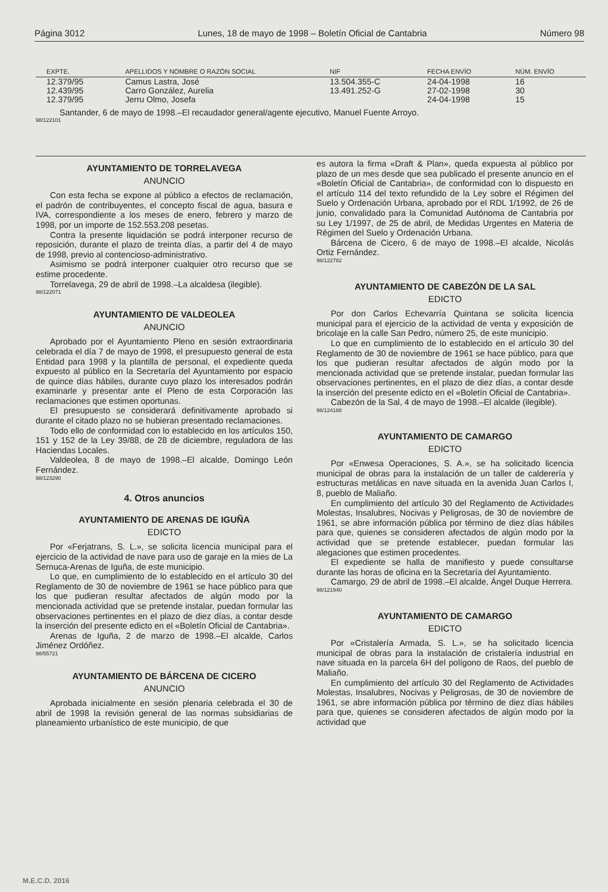Página 3012 Lunes, 18 de mayo de 1998 – Boletín Oficial de Cantabria Número 98
| EXPTE. | APELLIDOS Y NOMBRE O RAZÓN SOCIAL | NIF | FECHA ENVÍO | NÚM. ENVÍO |
| --- | --- | --- | --- | --- |
| 12.379/95 | Camus Lastra, José | 13.504.355-C | 24-04-1998 | 16 |
| 12.439/95 | Carro González, Aurelia | 13.491.252-G | 27-02-1998 | 30 |
| 12.379/95 | Jerru Olmo, Josefa | | 24-04-1998 | 15 |
Santander, 6 de mayo de 1998.–El recaudador general/agente ejecutivo, Manuel Fuente Arroyo.
98/122101
AYUNTAMIENTO DE TORRELAVEGA
ANUNCIO
Con esta fecha se expone al público a efectos de reclamación, el padrón de contribuyentes, el concepto fiscal de agua, basura e IVA, correspondiente a los meses de enero, febrero y marzo de 1998, por un importe de 152.553.208 pesetas.
Contra la presente liquidación se podrá interponer recurso de reposición, durante el plazo de treinta días, a partir del 4 de mayo de 1998, previo al contencioso-administrativo.
Asimismo se podrá interponer cualquier otro recurso que se estime procedente.
Torrelavega, 29 de abril de 1998.–La alcaldesa (ilegible).
98/122071
AYUNTAMIENTO DE VALDEOLEA
ANUNCIO
Aprobado por el Ayuntamiento Pleno en sesión extraordinaria celebrada el día 7 de mayo de 1998, el presupuesto general de esta Entidad para 1998 y la plantilla de personal, el expediente queda expuesto al público en la Secretaría del Ayuntamiento por espacio de quince días hábiles, durante cuyo plazo los interesados podrán examinarle y presentar ante el Pleno de esta Corporación las reclamaciones que estimen oportunas.
El presupuesto se considerará definitivamente aprobado si durante el citado plazo no se hubieran presentado reclamaciones.
Todo ello de conformidad con lo establecido en los artículos 150, 151 y 152 de la Ley 39/88, de 28 de diciembre, reguladora de las Haciendas Locales.
Valdeolea, 8 de mayo de 1998.–El alcalde, Domingo León Fernández.
98/123290
4. Otros anuncios
AYUNTAMIENTO DE ARENAS DE IGUÑA
EDICTO
Por «Ferjatrans, S. L.», se solicita licencia municipal para el ejercicio de la actividad de nave para uso de garaje en la mies de La Sernuca-Arenas de Iguña, de este municipio.
Lo que, en cumplimiento de lo establecido en el artículo 30 del Reglamento de 30 de noviembre de 1961 se hace público para que los que pudieran resultar afectados de algún modo por la mencionada actividad que se pretende instalar, puedan formular las observaciones pertinentes en el plazo de diez días, a contar desde la inserción del presente edicto en el «Boletín Oficial de Cantabria».
Arenas de Iguña, 2 de marzo de 1998.–El alcalde, Carlos Jiménez Ordóñez.
98/55721
AYUNTAMIENTO DE BÁRCENA DE CICERO
ANUNCIO
Aprobada inicialmente en sesión plenaria celebrada el 30 de abril de 1998 la revisión general de las normas subsidiarias de planeamiento urbanístico de este municipio, de que
es autora la firma «Draft & Plan», queda expuesta al público por plazo de un mes desde que sea publicado el presente anuncio en el «Boletín Oficial de Cantabria», de conformidad con lo dispuesto en el artículo 114 del texto refundido de la Ley sobre el Régimen del Suelo y Ordenación Urbana, aprobado por el RDL 1/1992, de 26 de junio, convalidado para la Comunidad Autónoma de Cantabria por su Ley 1/1997, de 25 de abril, de Medidas Urgentes en Materia de Régimen del Suelo y Ordenación Urbana.
Bárcena de Cicero, 6 de mayo de 1998.–El alcalde, Nicolás Ortiz Fernández.
98/122782
AYUNTAMIENTO DE CABEZÓN DE LA SAL
EDICTO
Por don Carlos Echevarría Quintana se solicita licencia municipal para el ejercicio de la actividad de venta y exposición de bricolaje en la calle San Pedro, número 25, de este municipio.
Lo que en cumplimiento de lo establecido en el artículo 30 del Reglamento de 30 de noviembre de 1961 se hace público, para que los que pudieran resultar afectados de algún modo por la mencionada actividad que se pretende instalar, puedan formular las observaciones pertinentes, en el plazo de diez días, a contar desde la inserción del presente edicto en el «Boletín Oficial de Cantabria».
Cabezón de la Sal, 4 de mayo de 1998.–El alcalde (ilegible).
98/124188
AYUNTAMIENTO DE CAMARGO
EDICTO
Por «Enwesa Operaciones, S. A.», se ha solicitado licencia municipal de obras para la instalación de un taller de calderería y estructuras metálicas en nave situada en la avenida Juan Carlos I, 8, pueblo de Maliaño.
En cumplimiento del artículo 30 del Reglamento de Actividades Molestas, Insalubres, Nocivas y Peligrosas, de 30 de noviembre de 1961, se abre información pública por término de diez días hábiles para que, quienes se consideren afectados de algún modo por la actividad que se pretende establecer, puedan formular las alegaciones que estimen procedentes.
El expediente se halla de manifiesto y puede consultarse durante las horas de oficina en la Secretaría del Ayuntamiento.
Camargo, 29 de abril de 1998.–El alcalde, Ángel Duque Herrera.
98/121940
AYUNTAMIENTO DE CAMARGO
EDICTO
Por «Cristalería Armada, S. L.», se ha solicitado licencia municipal de obras para la instalación de cristalería industrial en nave situada en la parcela 6H del polígono de Raos, del pueblo de Maliaño.
En cumplimiento del artículo 30 del Reglamento de Actividades Molestas, Insalubres, Nocivas y Peligrosas, de 30 de noviembre de 1961, se abre información pública por término de diez días hábiles para que, quienes se consideren afectados de algún modo por la actividad que
M.E.C.D. 2016